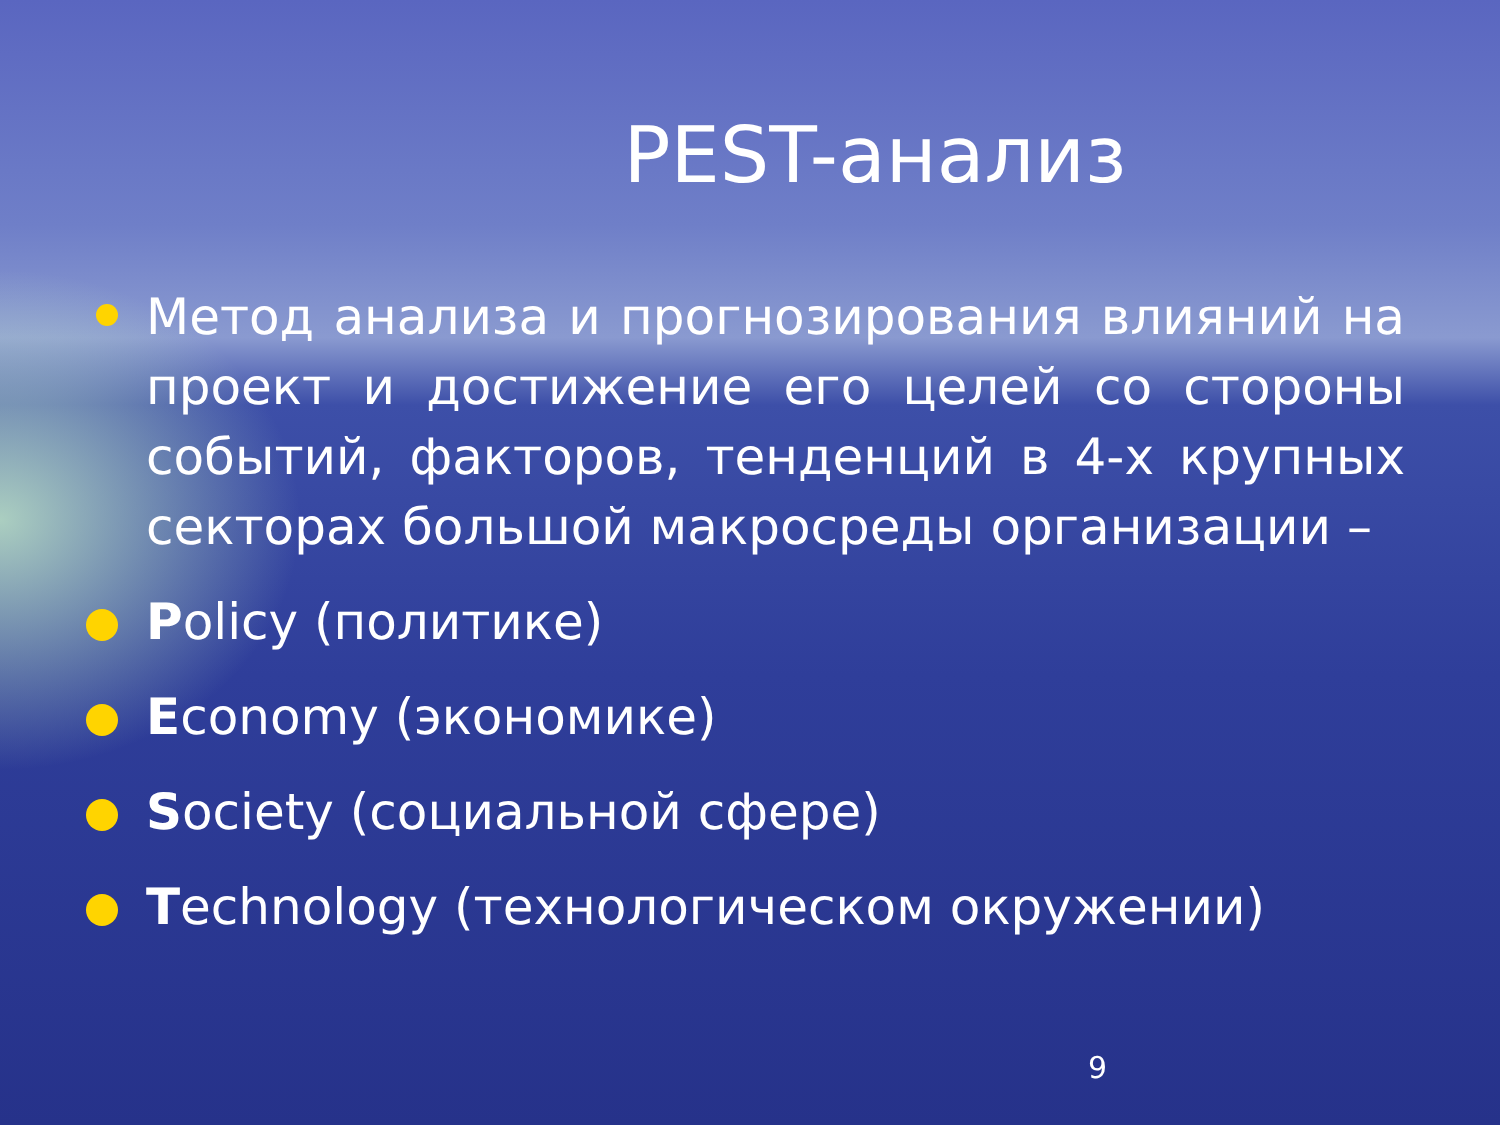PEST-анализ
Метод анализа и прогнозирования влияний на проект и достижение его целей со стороны событий, факторов, тенденций в 4-х крупных секторах большой макросреды организации –
Policy (политике)
Economy (экономике)
Society (социальной сфере)
Technology (технологическом окружении)
9